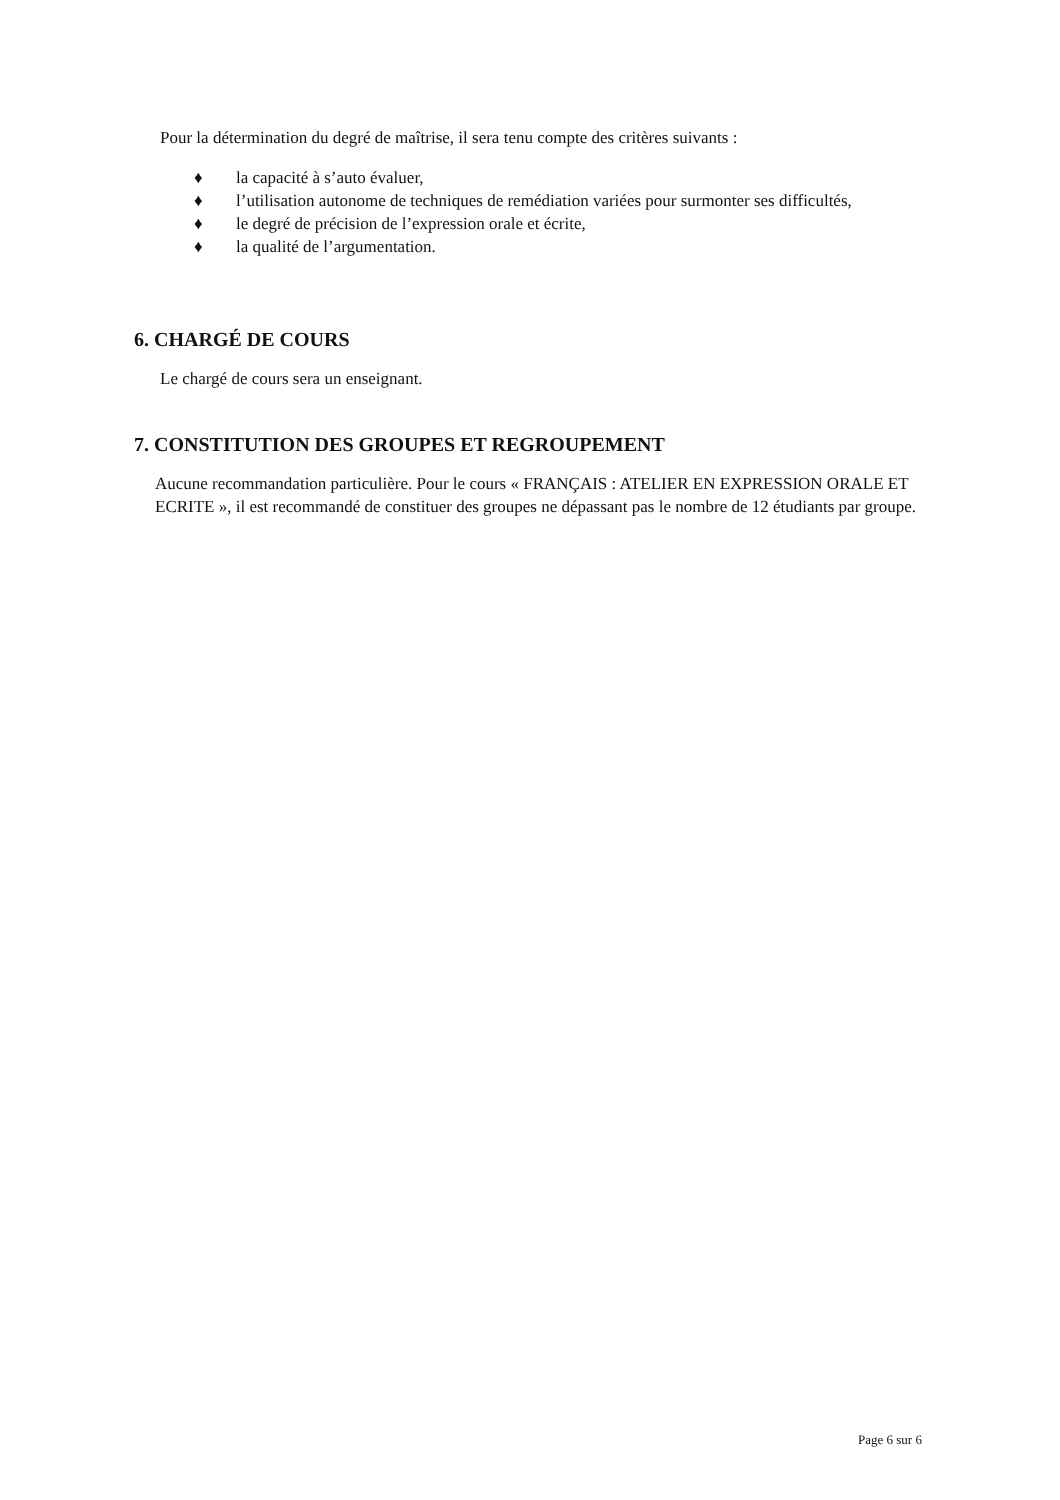Pour la détermination du degré de maîtrise, il sera tenu compte des critères suivants :
♦ la capacité à s’auto évaluer,
♦ l’utilisation autonome de techniques de remédiation variées pour surmonter ses difficultés,
♦ le degré de précision de l’expression orale et écrite,
♦ la qualité de l’argumentation.
6. CHARGÉ DE COURS
Le chargé de cours sera un enseignant.
7. CONSTITUTION DES GROUPES ET REGROUPEMENT
Aucune recommandation particulière. Pour le cours « FRANÇAIS : ATELIER EN EXPRESSION ORALE ET ECRITE », il est recommandé de constituer des groupes ne dépassant pas le nombre de 12 étudiants par groupe.
Page 6 sur 6